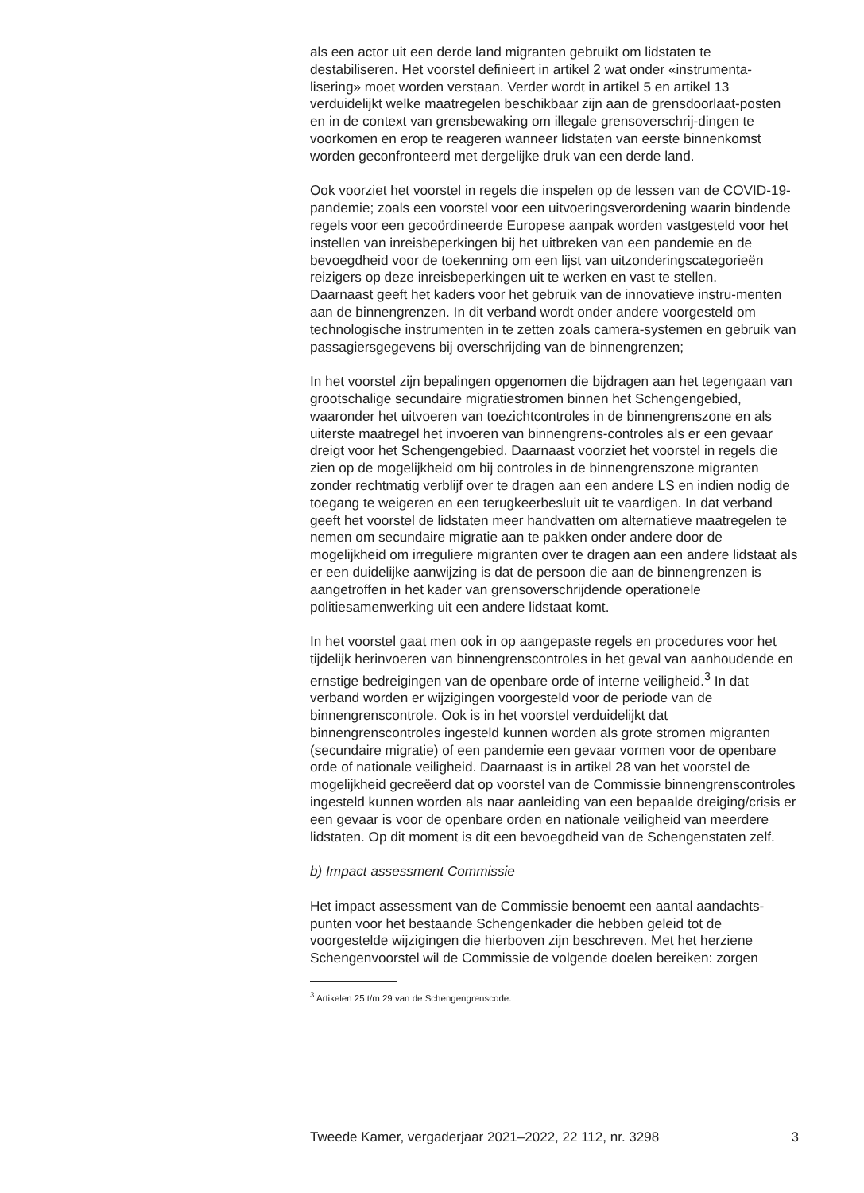als een actor uit een derde land migranten gebruikt om lidstaten te destabiliseren. Het voorstel definieert in artikel 2 wat onder «instrumenta-lisering» moet worden verstaan. Verder wordt in artikel 5 en artikel 13 verduidelijkt welke maatregelen beschikbaar zijn aan de grensdoorlaat-posten en in de context van grensbewaking om illegale grensoverschrij-dingen te voorkomen en erop te reageren wanneer lidstaten van eerste binnenkomst worden geconfronteerd met dergelijke druk van een derde land.
Ook voorziet het voorstel in regels die inspelen op de lessen van de COVID-19-pandemie; zoals een voorstel voor een uitvoeringsverordening waarin bindende regels voor een gecoördineerde Europese aanpak worden vastgesteld voor het instellen van inreisbeperkingen bij het uitbreken van een pandemie en de bevoegdheid voor de toekenning om een lijst van uitzonderingscategorieën reizigers op deze inreisbeperkingen uit te werken en vast te stellen.
Daarnaast geeft het kaders voor het gebruik van de innovatieve instru-menten aan de binnengrenzen. In dit verband wordt onder andere voorgesteld om technologische instrumenten in te zetten zoals camera-systemen en gebruik van passagiersgegevens bij overschrijding van de binnengrenzen;
In het voorstel zijn bepalingen opgenomen die bijdragen aan het tegengaan van grootschalige secundaire migratiestromen binnen het Schengengebied, waaronder het uitvoeren van toezichtcontroles in de binnengrenszone en als uiterste maatregel het invoeren van binnengrens-controles als er een gevaar dreigt voor het Schengengebied. Daarnaast voorziet het voorstel in regels die zien op de mogelijkheid om bij controles in de binnengrenszone migranten zonder rechtmatig verblijf over te dragen aan een andere LS en indien nodig de toegang te weigeren en een terugkeerbesluit uit te vaardigen. In dat verband geeft het voorstel de lidstaten meer handvatten om alternatieve maatregelen te nemen om secundaire migratie aan te pakken onder andere door de mogelijkheid om irreguliere migranten over te dragen aan een andere lidstaat als er een duidelijke aanwijzing is dat de persoon die aan de binnengrenzen is aangetroffen in het kader van grensoverschrijdende operationele politiesamenwerking uit een andere lidstaat komt.
In het voorstel gaat men ook in op aangepaste regels en procedures voor het tijdelijk herinvoeren van binnengrenscontroles in het geval van aanhoudende en ernstige bedreigingen van de openbare orde of interne veiligheid.<sup>3</sup> In dat verband worden er wijzigingen voorgesteld voor de periode van de binnengrenscontrole. Ook is in het voorstel verduidelijkt dat binnengrenscontroles ingesteld kunnen worden als grote stromen migranten (secundaire migratie) of een pandemie een gevaar vormen voor de openbare orde of nationale veiligheid. Daarnaast is in artikel 28 van het voorstel de mogelijkheid gecreëerd dat op voorstel van de Commissie binnengrenscontroles ingesteld kunnen worden als naar aanleiding van een bepaalde dreiging/crisis er een gevaar is voor de openbare orden en nationale veiligheid van meerdere lidstaten. Op dit moment is dit een bevoegdheid van de Schengenstaten zelf.
b) Impact assessment Commissie
Het impact assessment van de Commissie benoemt een aantal aandachts-punten voor het bestaande Schengenkader die hebben geleid tot de voorgestelde wijzigingen die hierboven zijn beschreven. Met het herziene Schengenvoorstel wil de Commissie de volgende doelen bereiken: zorgen
<sup>3</sup> Artikelen 25 t/m 29 van de Schengengrenscode.
Tweede Kamer, vergaderjaar 2021–2022, 22 112, nr. 3298 3